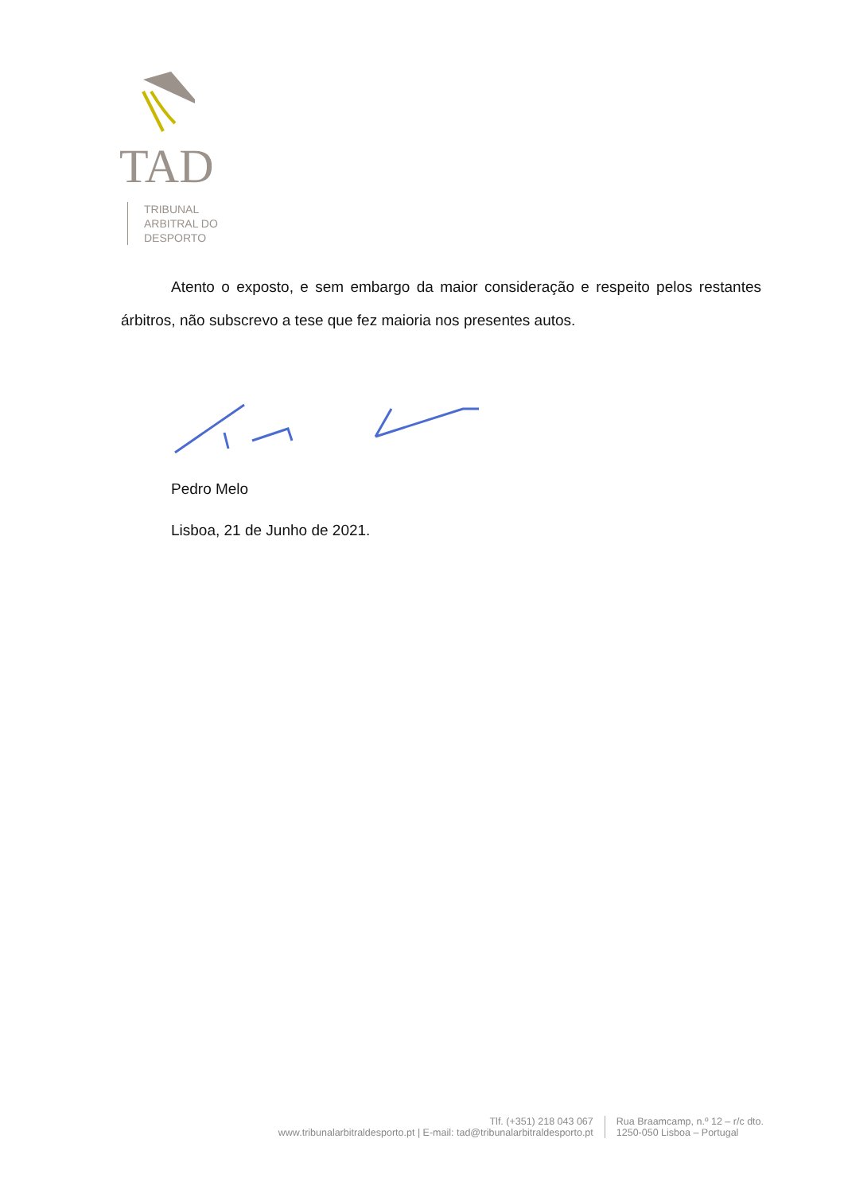TAD
TRIBUNAL
ARBITRAL DO
DESPORTO
Atento o exposto, e sem embargo da maior consideração e respeito pelos restantes árbitros, não subscrevo a tese que fez maioria nos presentes autos.
Pedro Melo
Lisboa, 21 de Junho de 2021.
Tlf. (+351) 218 043 067
www.tribunalarbitraldesporto.pt | E-mail: tad@tribunalarbitraldesporto.pt
Rua Braamcamp, n.º 12 – r/c dto.
1250-050 Lisboa – Portugal